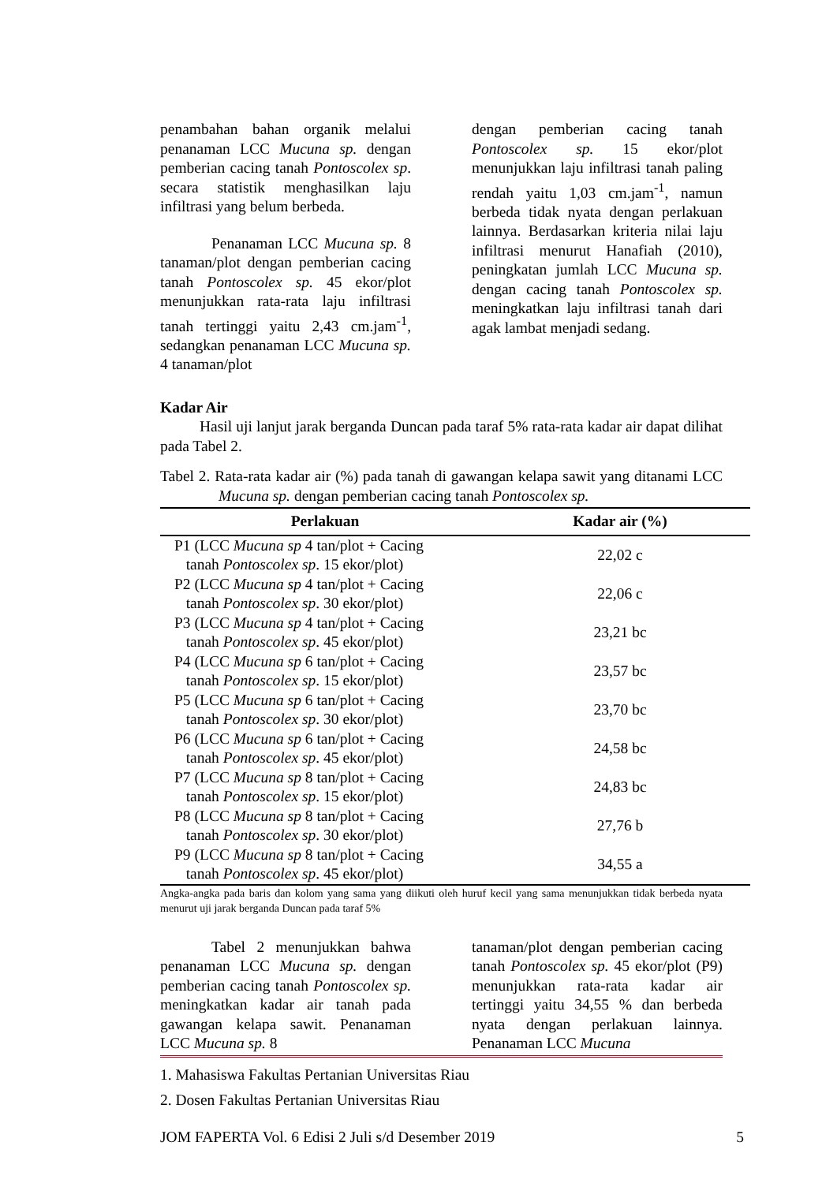penambahan bahan organik melalui penanaman LCC Mucuna sp. dengan pemberian cacing tanah Pontoscolex sp. secara statistik menghasilkan laju infiltrasi yang belum berbeda.
Penanaman LCC Mucuna sp. 8 tanaman/plot dengan pemberian cacing tanah Pontoscolex sp. 45 ekor/plot menunjukkan rata-rata laju infiltrasi tanah tertinggi yaitu 2,43 cm.jam<sup>-1</sup>, sedangkan penanaman LCC Mucuna sp. 4 tanaman/plot
dengan pemberian cacing tanah Pontoscolex sp. 15 ekor/plot menunjukkan laju infiltrasi tanah paling rendah yaitu 1,03 cm.jam<sup>-1</sup>, namun berbeda tidak nyata dengan perlakuan lainnya. Berdasarkan kriteria nilai laju infiltrasi menurut Hanafiah (2010), peningkatan jumlah LCC Mucuna sp. dengan cacing tanah Pontoscolex sp. meningkatkan laju infiltrasi tanah dari agak lambat menjadi sedang.
Kadar Air
Hasil uji lanjut jarak berganda Duncan pada taraf 5% rata-rata kadar air dapat dilihat pada Tabel 2.
Tabel 2. Rata-rata kadar air (%) pada tanah di gawangan kelapa sawit yang ditanami LCC Mucuna sp. dengan pemberian cacing tanah Pontoscolex sp.
| Perlakuan | Kadar air (%) |
| --- | --- |
| P1 (LCC Mucuna sp 4 tan/plot + Cacing tanah Pontoscolex sp . 15 ekor/plot) | 22,02 c |
| P2 (LCC Mucuna sp 4 tan/plot + Cacing tanah Pontoscolex sp . 30 ekor/plot) | 22,06 c |
| P3 (LCC Mucuna sp 4 tan/plot + Cacing tanah Pontoscolex sp . 45 ekor/plot) | 23,21 bc |
| P4 (LCC Mucuna sp 6 tan/plot + Cacing tanah Pontoscolex sp . 15 ekor/plot) | 23,57 bc |
| P5 (LCC Mucuna sp 6 tan/plot + Cacing tanah Pontoscolex sp . 30 ekor/plot) | 23,70 bc |
| P6 (LCC Mucuna sp 6 tan/plot + Cacing tanah Pontoscolex sp . 45 ekor/plot) | 24,58 bc |
| P7 (LCC Mucuna sp 8 tan/plot + Cacing tanah Pontoscolex sp . 15 ekor/plot) | 24,83 bc |
| P8 (LCC Mucuna sp 8 tan/plot + Cacing tanah Pontoscolex sp . 30 ekor/plot) | 27,76 b |
| P9 (LCC Mucuna sp 8 tan/plot + Cacing tanah Pontoscolex sp . 45 ekor/plot) | 34,55 a |
Angka-angka pada baris dan kolom yang sama yang diikuti oleh huruf kecil yang sama menunjukkan tidak berbeda nyata menurut uji jarak berganda Duncan pada taraf 5%
Tabel 2 menunjukkan bahwa penanaman LCC Mucuna sp. dengan pemberian cacing tanah Pontoscolex sp. meningkatkan kadar air tanah pada gawangan kelapa sawit. Penanaman LCC Mucuna sp. 8
tanaman/plot dengan pemberian cacing tanah Pontoscolex sp. 45 ekor/plot (P9) menunjukkan rata-rata kadar air tertinggi yaitu 34,55 % dan berbeda nyata dengan perlakuan lainnya. Penanaman LCC Mucuna
1. Mahasiswa Fakultas Pertanian Universitas Riau
2. Dosen Fakultas Pertanian Universitas Riau
JOM FAPERTA Vol. 6 Edisi 2 Juli s/d Desember 2019 5